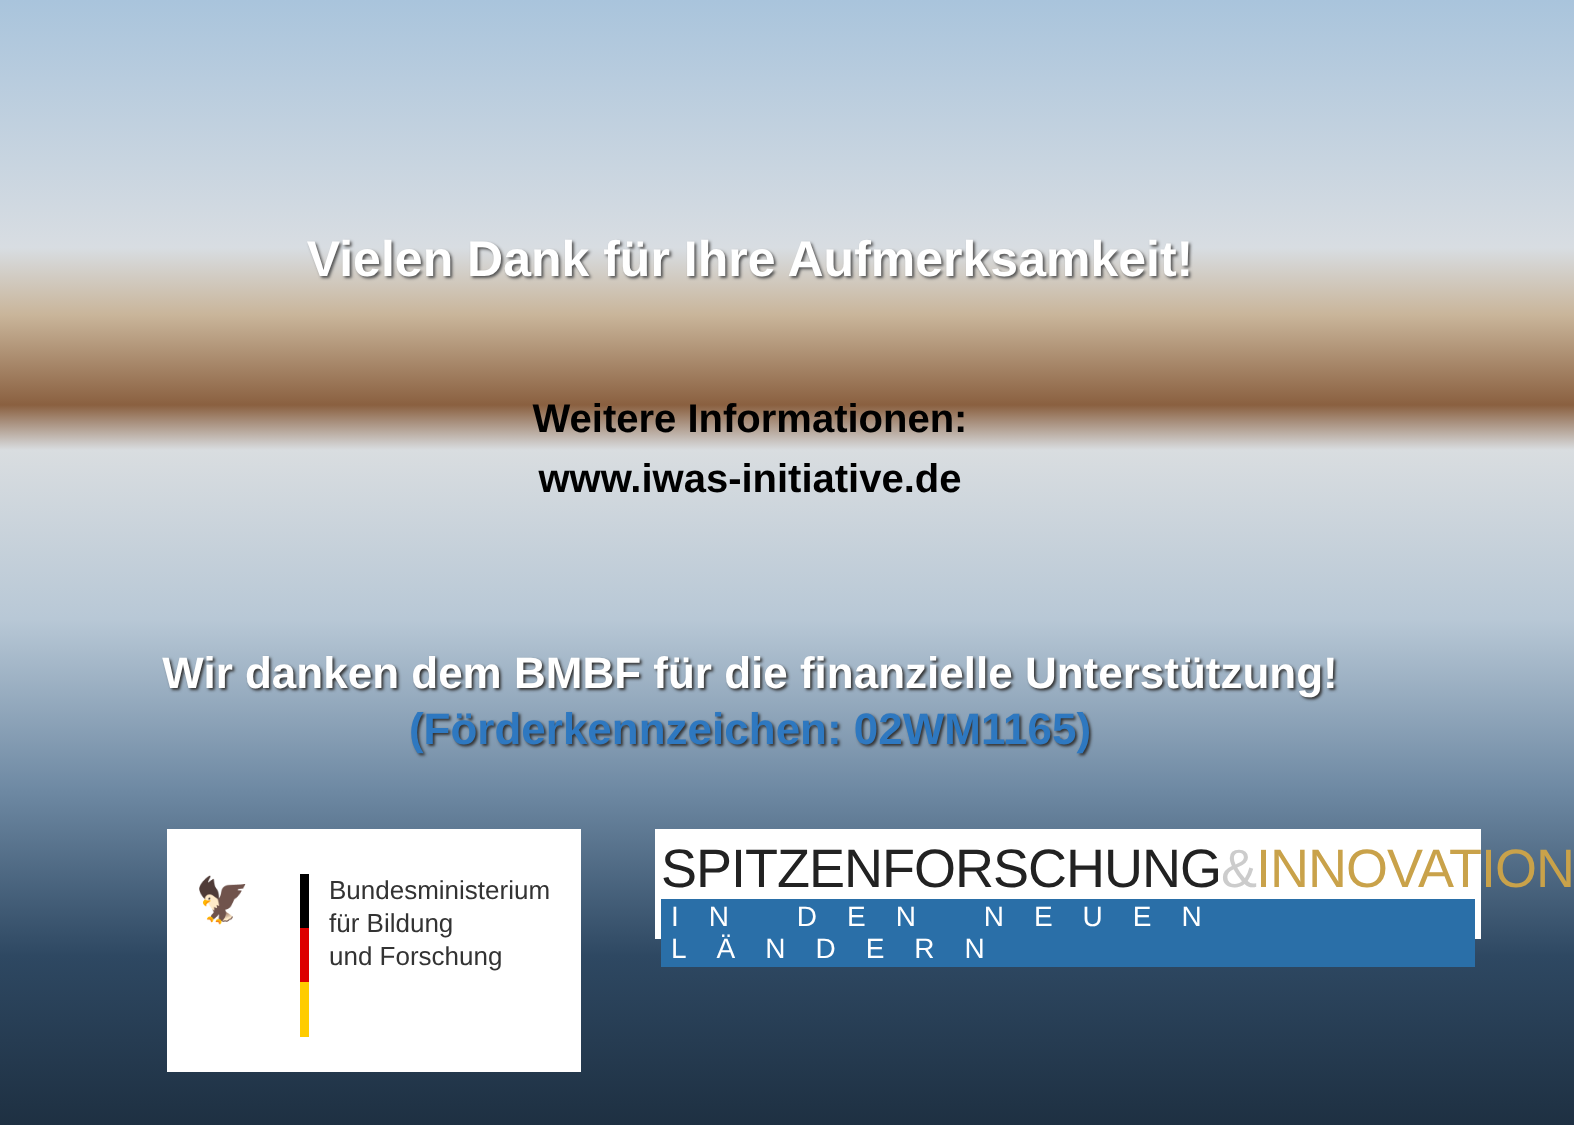Vielen Dank für Ihre Aufmerksamkeit!
Weitere Informationen:
www.iwas-initiative.de
Wir danken dem BMBF für die finanzielle Unterstützung!
(Förderkennzeichen: 02WM1165)
🦅
Bundesministerium
für Bildung
und Forschung
SPITZENFORSCHUNG&INNOVATION
IN DEN NEUEN LÄNDERN